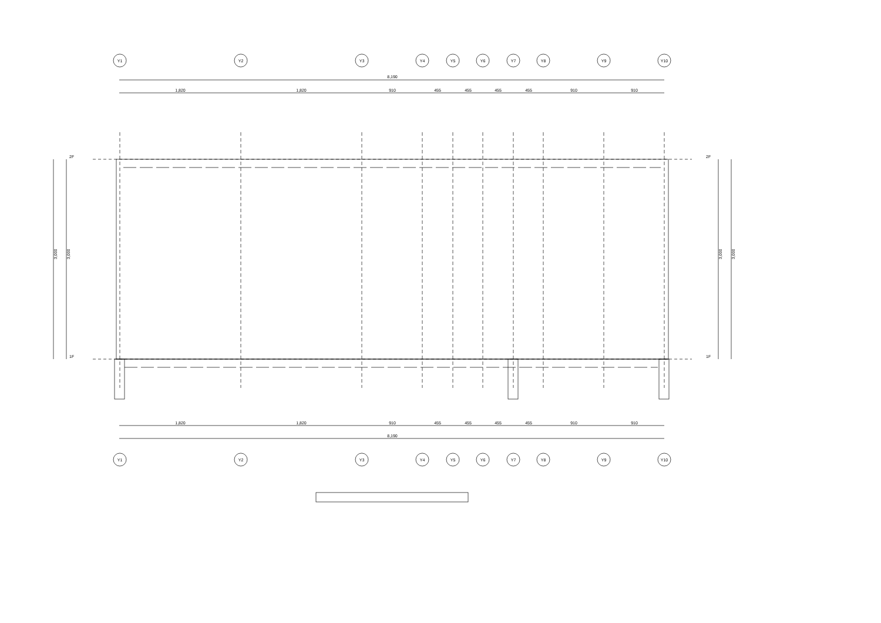Y1
Y2
Y3
Y4
Y5
Y6
Y7
Y8
Y9
Y10
8,190
1,820
1,820
910
455
455
455
455
910
910
1,820
1,820
910
455
455
455
455
910
910
8,190
Y1
Y2
Y3
Y4
Y5
Y6
Y7
Y8
Y9
Y10
2F
1F
2F
1F
3,000
3,000
3,000
3,000